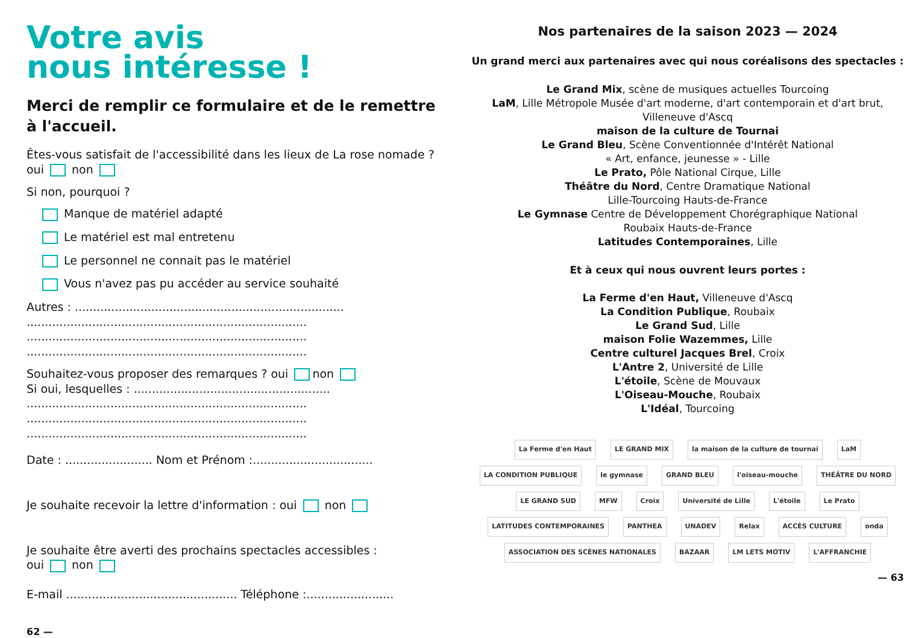Votre avis
nous intéresse !
Merci de remplir ce formulaire et de le remettre à l'accueil.
Êtes-vous satisfait de l'accessibilité dans les lieux de La rose nomade ?
oui non
Si non, pourquoi ?
Manque de matériel adapté
Le matériel est mal entretenu
Le personnel ne connait pas le matériel
Vous n'avez pas pu accéder au service souhaité
Autres : ..........................................................................
.............................................................................
.............................................................................
.............................................................................
Souhaitez-vous proposer des remarques ? oui non
Si oui, lesquelles : ......................................................
.............................................................................
.............................................................................
.............................................................................
Date : ........................ Nom et Prénom :.................................
Je souhaite recevoir la lettre d'information : oui non
Je souhaite être averti des prochains spectacles accessibles :
oui non
E-mail ............................................... Téléphone :........................
62 —
Nos partenaires de la saison 2023 — 2024
Un grand merci aux partenaires avec qui nous coréalisons des spectacles :
Le Grand Mix, scène de musiques actuelles Tourcoing
LaM, Lille Métropole Musée d'art moderne, d'art contemporain et d'art brut, Villeneuve d'Ascq
maison de la culture de Tournai
Le Grand Bleu, Scène Conventionnée d'Intérêt National
« Art, enfance, jeunesse » - Lille
Le Prato, Pôle National Cirque, Lille
Théâtre du Nord, Centre Dramatique National
Lille-Tourcoing Hauts-de-France
Le Gymnase Centre de Développement Chorégraphique National
Roubaix Hauts-de-France
Latitudes Contemporaines, Lille
Et à ceux qui nous ouvrent leurs portes :
La Ferme d'en Haut, Villeneuve d'Ascq
La Condition Publique, Roubaix
Le Grand Sud, Lille
maison Folie Wazemmes, Lille
Centre culturel Jacques Brel, Croix
L'Antre 2, Université de Lille
L'étoile, Scène de Mouvaux
L'Oiseau-Mouche, Roubaix
L'Idéal, Tourcoing
La Ferme d'en Haut LE GRAND MIX la maison de la culture de tournai LaM LA CONDITION PUBLIQUE le gymnase GRAND BLEU l'oiseau-mouche THÉÂTRE DU NORD LE GRAND SUD MFW Croix Université de Lille L'étoile Le Prato LATITUDES CONTEMPORAINES PANTHEA UNADEV Relax ACCÈS CULTURE onda ASSOCIATION DES SCÈNES NATIONALES BAZAAR LM LETS MOTIV L'AFFRANCHIE
— 63